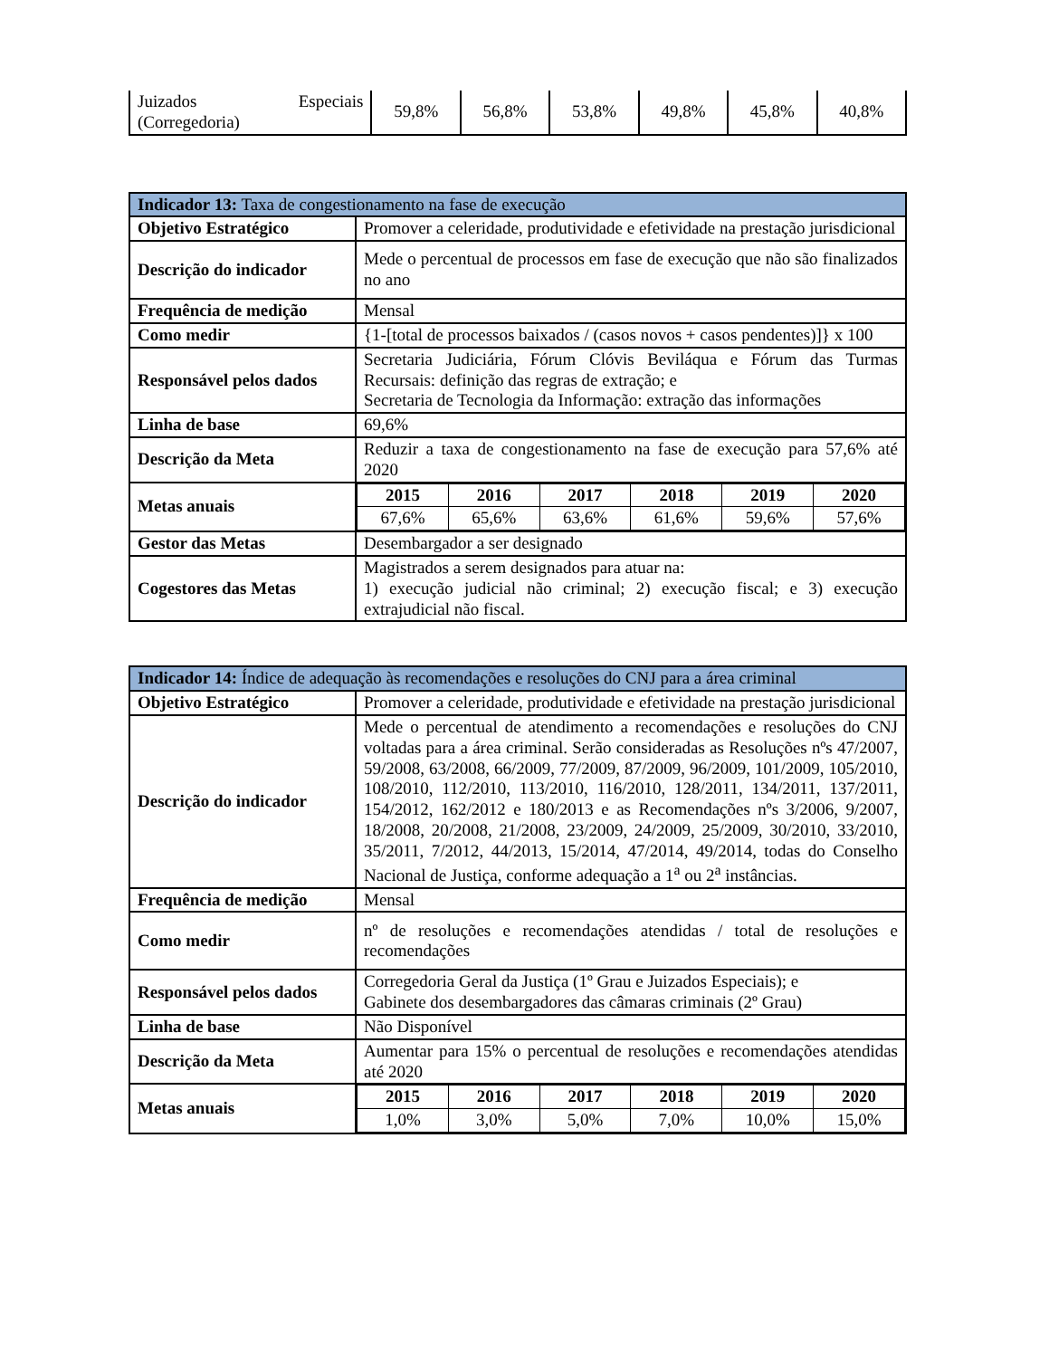| Juizados Especiais (Corregedoria) | 59,8% | 56,8% | 53,8% | 49,8% | 45,8% | 40,8% |
| Indicador 13: Taxa de congestionamento na fase de execução | |
| --- | --- |
| Objetivo Estratégico | Promover a celeridade, produtividade e efetividade na prestação jurisdicional |
| Descrição do indicador | Mede o percentual de processos em fase de execução que não são finalizados no ano |
| Frequência de medição | Mensal |
| Como medir | {1-[total de processos baixados / (casos novos + casos pendentes)]} x 100 |
| Responsável pelos dados | Secretaria Judiciária, Fórum Clóvis Beviláqua e Fórum das Turmas Recursais: definição das regras de extração; e Secretaria de Tecnologia da Informação: extração das informações |
| Linha de base | 69,6% |
| Descrição da Meta | Reduzir a taxa de congestionamento na fase de execução para 57,6% até 2020 |
| Metas anuais | / 2015 / 2016 / 2017 / 2018 / 2019 / 2020 / / --- / --- / --- / --- / --- / --- / / 67,6% / 65,6% / 63,6% / 61,6% / 59,6% / 57,6% / |
| Gestor das Metas | Desembargador a ser designado |
| Cogestores das Metas | Magistrados a serem designados para atuar na: 1) execução judicial não criminal; 2) execução fiscal; e 3) execução extrajudicial não fiscal. |
| Indicador 14: Índice de adequação às recomendações e resoluções do CNJ para a área criminal | |
| --- | --- |
| Objetivo Estratégico | Promover a celeridade, produtividade e efetividade na prestação jurisdicional |
| Descrição do indicador | Mede o percentual de atendimento a recomendações e resoluções do CNJ voltadas para a área criminal. Serão consideradas as Resoluções nºs 47/2007, 59/2008, 63/2008, 66/2009, 77/2009, 87/2009, 96/2009, 101/2009, 105/2010, 108/2010, 112/2010, 113/2010, 116/2010, 128/2011, 134/2011, 137/2011, 154/2012, 162/2012 e 180/2013 e as Recomendações nºs 3/2006, 9/2007, 18/2008, 20/2008, 21/2008, 23/2009, 24/2009, 25/2009, 30/2010, 33/2010, 35/2011, 7/2012, 44/2013, 15/2014, 47/2014, 49/2014, todas do Conselho Nacional de Justiça, conforme adequação a 1<sup>a</sup> ou 2<sup>a</sup> instâncias. |
| Frequência de medição | Mensal |
| Como medir | nº de resoluções e recomendações atendidas / total de resoluções e recomendações |
| Responsável pelos dados | Corregedoria Geral da Justiça (1º Grau e Juizados Especiais); e Gabinete dos desembargadores das câmaras criminais (2º Grau) |
| Linha de base | Não Disponível |
| Descrição da Meta | Aumentar para 15% o percentual de resoluções e recomendações atendidas até 2020 |
| Metas anuais | / 2015 / 2016 / 2017 / 2018 / 2019 / 2020 / / --- / --- / --- / --- / --- / --- / / 1,0% / 3,0% / 5,0% / 7,0% / 10,0% / 15,0% / |